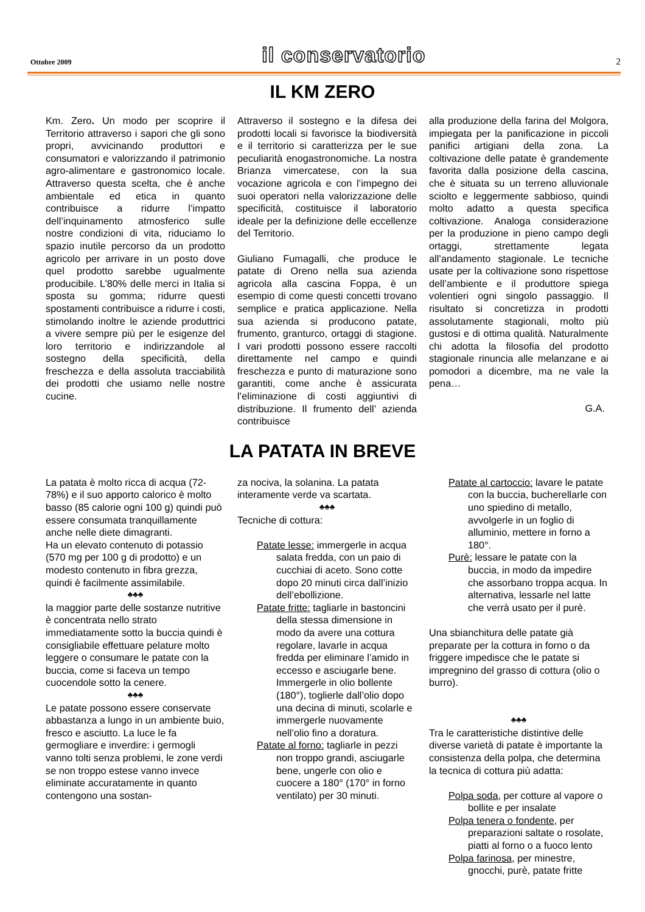Ottobre 2009 il conservatorio 2
IL KM ZERO
Km. Zero. Un modo per scoprire il Territorio attraverso i sapori che gli sono propri, avvicinando produttori e consumatori e valorizzando il patrimonio agro-alimentare e gastronomico locale. Attraverso questa scelta, che è anche ambientale ed etica in quanto contribuisce a ridurre l’impatto dell’inquinamento atmosferico sulle nostre condizioni di vita, riduciamo lo spazio inutile percorso da un prodotto agricolo per arrivare in un posto dove quel prodotto sarebbe ugualmente producibile. L’80% delle merci in Italia si sposta su gomma; ridurre questi spostamenti contribuisce a ridurre i costi, stimolando inoltre le aziende produttrici a vivere sempre più per le esigenze del loro territorio e indirizzandole al sostegno della specificità, della freschezza e della assoluta tracciabilità dei prodotti che usiamo nelle nostre cucine.
Attraverso il sostegno e la difesa dei prodotti locali si favorisce la biodiversità e il territorio si caratterizza per le sue peculiarità enogastronomiche. La nostra Brianza vimercatese, con la sua vocazione agricola e con l’impegno dei suoi operatori nella valorizzazione delle specificità, costituisce il laboratorio ideale per la definizione delle eccellenze del Territorio.
Giuliano Fumagalli, che produce le patate di Oreno nella sua azienda agricola alla cascina Foppa, è un esempio di come questi concetti trovano semplice e pratica applicazione. Nella sua azienda si producono patate, frumento, granturco, ortaggi di stagione. I vari prodotti possono essere raccolti direttamente nel campo e quindi freschezza e punto di maturazione sono garantiti, come anche è assicurata l’eliminazione di costi aggiuntivi di distribuzione. Il frumento dell’ azienda contribuisce
alla produzione della farina del Molgora, impiegata per la panificazione in piccoli panifici artigiani della zona. La coltivazione delle patate è grandemente favorita dalla posizione della cascina, che è situata su un terreno alluvionale sciolto e leggermente sabbioso, quindi molto adatto a questa specifica coltivazione. Analoga considerazione per la produzione in pieno campo degli ortaggi, strettamente legata all’andamento stagionale. Le tecniche usate per la coltivazione sono rispettose dell’ambiente e il produttore spiega volentieri ogni singolo passaggio. Il risultato si concretizza in prodotti assolutamente stagionali, molto più gustosi e di ottima qualità. Naturalmente chi adotta la filosofia del prodotto stagionale rinuncia alle melanzane e ai pomodori a dicembre, ma ne vale la pena…
G.A.
LA PATATA IN BREVE
La patata è molto ricca di acqua (72-78%) e il suo apporto calorico è molto basso (85 calorie ogni 100 g) quindi può essere consumata tranquillamente anche nelle diete dimagranti.
Ha un elevato contenuto di potassio (570 mg per 100 g di prodotto) e un modesto contenuto in fibra grezza, quindi è facilmente assimilabile.
♣♣♣
la maggior parte delle sostanze nutritive è concentrata nello strato immediatamente sotto la buccia quindi è consigliabile effettuare pelature molto leggere o consumare le patate con la buccia, come si faceva un tempo cuocendole sotto la cenere.
♣♣♣
Le patate possono essere conservate abbastanza a lungo in un ambiente buio, fresco e asciutto. La luce le fa germogliare e inverdire: i germogli vanno tolti senza problemi, le zone verdi se non troppo estese vanno invece eliminate accuratamente in quanto contengono una sostan-
za nociva, la solanina. La patata interamente verde va scartata.
♣♣♣
Tecniche di cottura:
Patate lesse: immergerle in acqua salata fredda, con un paio di cucchiai di aceto. Sono cotte dopo 20 minuti circa dall’inizio dell’ebollizione.
Patate fritte: tagliarle in bastoncini della stessa dimensione in modo da avere una cottura regolare, lavarle in acqua fredda per eliminare l’amido in eccesso e asciugarle bene. Immergerle in olio bollente (180°), toglierle dall’olio dopo una decina di minuti, scolarle e immergerle nuovamente nell’olio fino a doratura.
Patate al forno: tagliarle in pezzi non troppo grandi, asciugarle bene, ungerle con olio e cuocere a 180° (170° in forno ventilato) per 30 minuti.
Patate al cartoccio: lavare le patate con la buccia, bucherellarle con uno spiedino di metallo, avvolgerle in un foglio di alluminio, mettere in forno a 180°.
Purè: lessare le patate con la buccia, in modo da impedire che assorbano troppa acqua. In alternativa, lessarle nel latte che verrà usato per il purè.
Una sbianchitura delle patate già preparate per la cottura in forno o da friggere impedisce che le patate si impregnino del grasso di cottura (olio o burro).
♣♣♣
Tra le caratteristiche distintive delle diverse varietà di patate è importante la consistenza della polpa, che determina la tecnica di cottura più adatta:
Polpa soda, per cotture al vapore o bollite e per insalate
Polpa tenera o fondente, per preparazioni saltate o rosolate, piatti al forno o a fuoco lento
Polpa farinosa, per minestre, gnocchi, purè, patate fritte